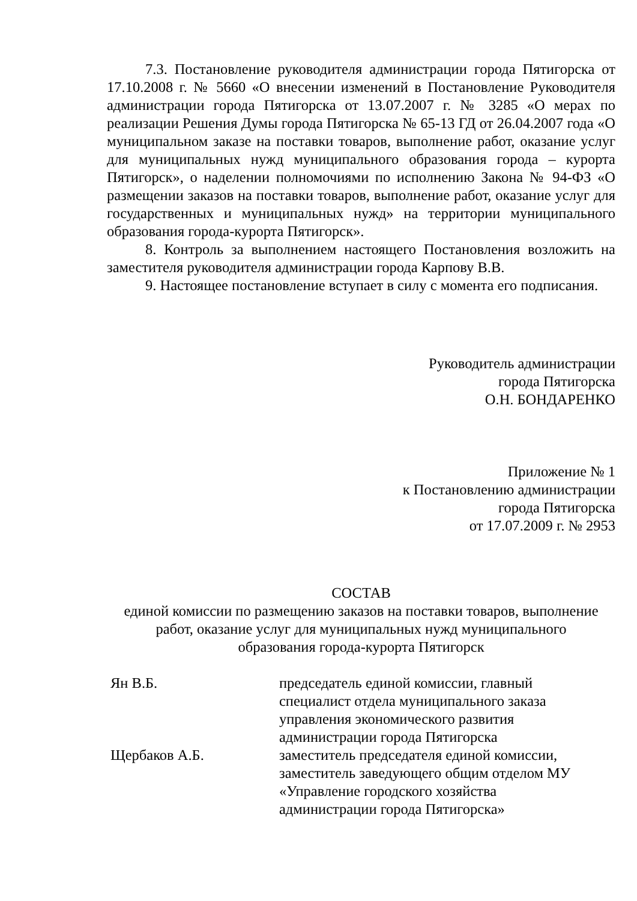7.3. Постановление руководителя администрации города Пятигорска от 17.10.2008 г. № 5660 «О внесении изменений в Постановление Руководителя администрации города Пятигорска от 13.07.2007 г. № 3285 «О мерах по реализации Решения Думы города Пятигорска № 65-13 ГД от 26.04.2007 года «О муниципальном заказе на поставки товаров, выполнение работ, оказание услуг для муниципальных нужд муниципального образования города – курорта Пятигорск», о наделении полномочиями по исполнению Закона № 94-ФЗ «О размещении заказов на поставки товаров, выполнение работ, оказание услуг для государственных и муниципальных нужд» на территории муниципального образования города-курорта Пятигорск».
8. Контроль за выполнением настоящего Постановления возложить на заместителя руководителя администрации города Карпову В.В.
9. Настоящее постановление вступает в силу с момента его подписания.
Руководитель администрации
города Пятигорска
О.Н. БОНДАРЕНКО
Приложение № 1
к Постановлению администрации
города Пятигорска
от 17.07.2009 г. № 2953
СОСТАВ
единой комиссии по размещению заказов на поставки товаров, выполнение работ, оказание услуг для муниципальных нужд муниципального
образования города-курорта Пятигорск
| Ян В.Б. | председатель единой комиссии, главный специалист отдела муниципального заказа управления экономического развития администрации города Пятигорска |
| Щербаков А.Б. | заместитель председателя единой комиссии, заместитель заведующего общим отделом МУ «Управление городского хозяйства администрации города Пятигорска» |